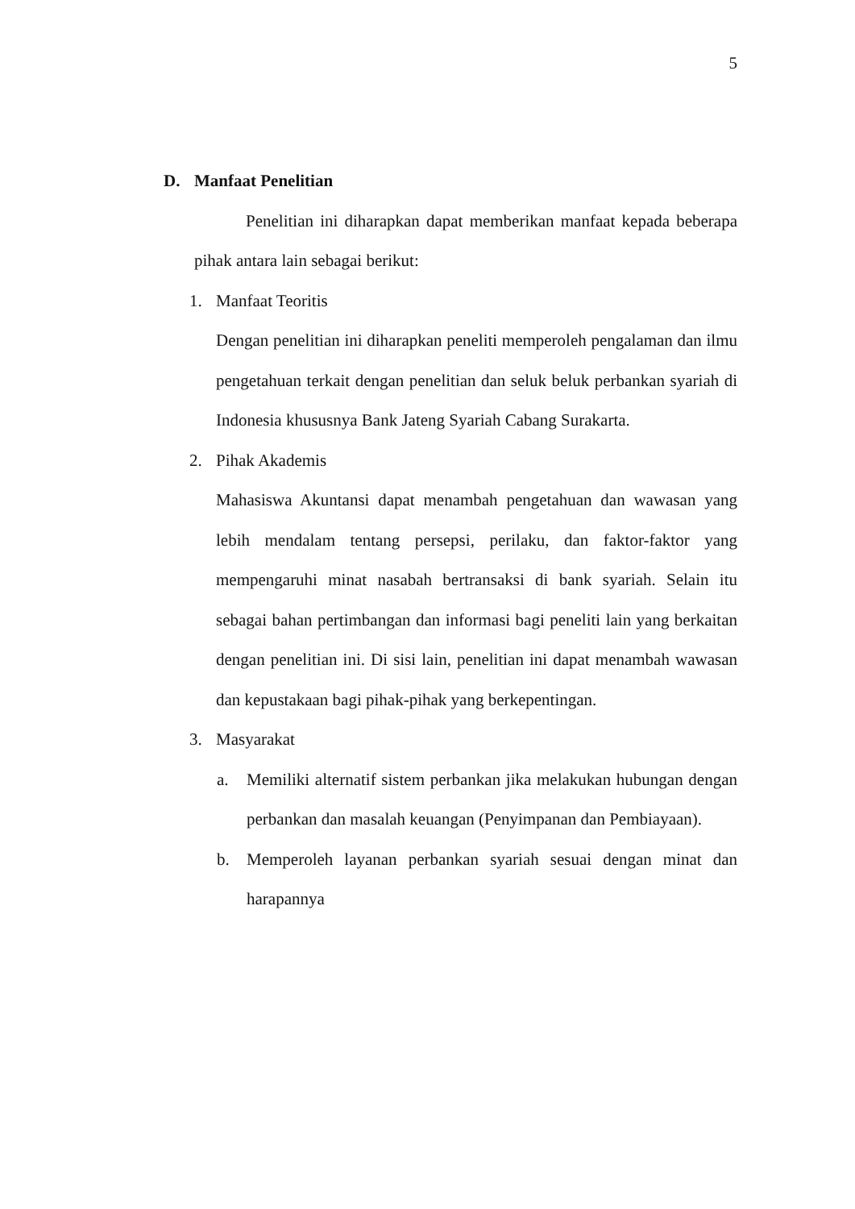5
D. Manfaat Penelitian
Penelitian ini diharapkan dapat memberikan manfaat kepada beberapa pihak antara lain sebagai berikut:
1. Manfaat Teoritis
Dengan penelitian ini diharapkan peneliti memperoleh pengalaman dan ilmu pengetahuan terkait dengan penelitian dan seluk beluk perbankan syariah di Indonesia khususnya Bank Jateng Syariah Cabang Surakarta.
2. Pihak Akademis
Mahasiswa Akuntansi dapat menambah pengetahuan dan wawasan yang lebih mendalam tentang persepsi, perilaku, dan faktor-faktor yang mempengaruhi minat nasabah bertransaksi di bank syariah. Selain itu sebagai bahan pertimbangan dan informasi bagi peneliti lain yang berkaitan dengan penelitian ini. Di sisi lain, penelitian ini dapat menambah wawasan dan kepustakaan bagi pihak-pihak yang berkepentingan.
3. Masyarakat
a. Memiliki alternatif sistem perbankan jika melakukan hubungan dengan perbankan dan masalah keuangan (Penyimpanan dan Pembiayaan).
b. Memperoleh layanan perbankan syariah sesuai dengan minat dan harapannya